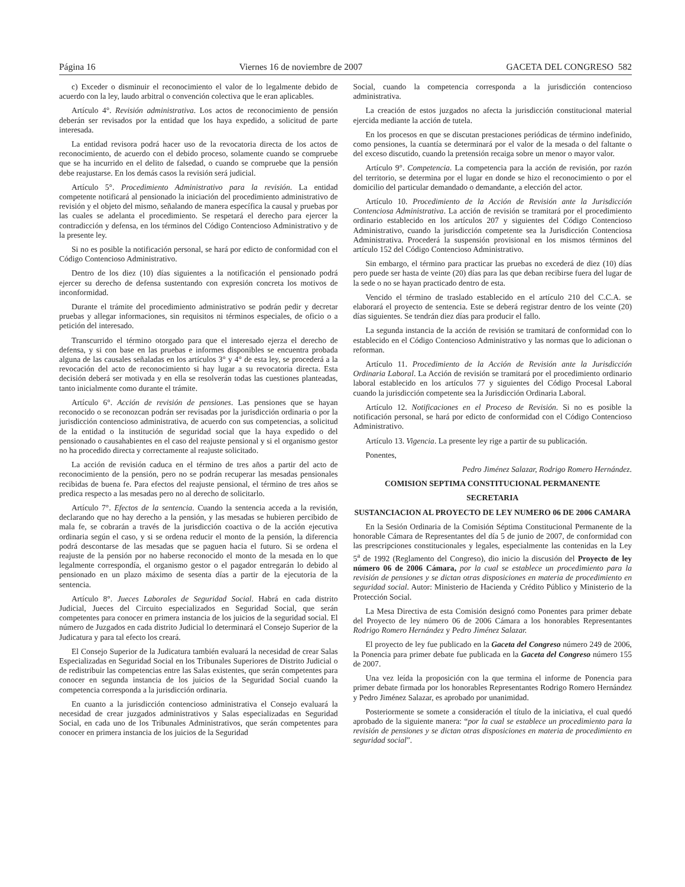Página 16 Viernes 16 de noviembre de 2007 GACETA DEL CONGRESO 582
c) Exceder o disminuir el reconocimiento el valor de lo legalmente debido de acuerdo con la ley, laudo arbitral o convención colectiva que le eran aplicables.
Artículo 4°. Revisión administrativa. Los actos de reconocimiento de pensión deberán ser revisados por la entidad que los haya expedido, a solicitud de parte interesada.
La entidad revisora podrá hacer uso de la revocatoria directa de los actos de reconocimiento, de acuerdo con el debido proceso, solamente cuando se compruebe que se ha incurrido en el delito de falsedad, o cuando se compruebe que la pensión debe reajustarse. En los demás casos la revisión será judicial.
Artículo 5°. Procedimiento Administrativo para la revisión. La entidad competente notificará al pensionado la iniciación del procedimiento administrativo de revisión y el objeto del mismo, señalando de manera específica la causal y pruebas por las cuales se adelanta el procedimiento. Se respetará el derecho para ejercer la contradicción y defensa, en los términos del Código Contencioso Administrativo y de la presente ley.
Si no es posible la notificación personal, se hará por edicto de conformidad con el Código Contencioso Administrativo.
Dentro de los diez (10) días siguientes a la notificación el pensionado podrá ejercer su derecho de defensa sustentando con expresión concreta los motivos de inconformidad.
Durante el trámite del procedimiento administrativo se podrán pedir y decretar pruebas y allegar informaciones, sin requisitos ni términos especiales, de oficio o a petición del interesado.
Transcurrido el término otorgado para que el interesado ejerza el derecho de defensa, y si con base en las pruebas e informes disponibles se encuentra probada alguna de las causales señaladas en los artículos 3° y 4° de esta ley, se procederá a la revocación del acto de reconocimiento si hay lugar a su revocatoria directa. Esta decisión deberá ser motivada y en ella se resolverán todas las cuestiones planteadas, tanto inicialmente como durante el trámite.
Artículo 6°. Acción de revisión de pensiones. Las pensiones que se hayan reconocido o se reconozcan podrán ser revisadas por la jurisdicción ordinaria o por la jurisdicción contencioso administrativa, de acuerdo con sus competencias, a solicitud de la entidad o la institución de seguridad social que la haya expedido o del pensionado o causahabientes en el caso del reajuste pensional y si el organismo gestor no ha procedido directa y correctamente al reajuste solicitado.
La acción de revisión caduca en el término de tres años a partir del acto de reconocimiento de la pensión, pero no se podrán recuperar las mesadas pensionales recibidas de buena fe. Para efectos del reajuste pensional, el término de tres años se predica respecto a las mesadas pero no al derecho de solicitarlo.
Artículo 7°. Efectos de la sentencia. Cuando la sentencia acceda a la revisión, declarando que no hay derecho a la pensión, y las mesadas se hubieren percibido de mala fe, se cobrarán a través de la jurisdicción coactiva o de la acción ejecutiva ordinaria según el caso, y si se ordena reducir el monto de la pensión, la diferencia podrá descontarse de las mesadas que se paguen hacia el futuro. Si se ordena el reajuste de la pensión por no haberse reconocido el monto de la mesada en lo que legalmente correspondía, el organismo gestor o el pagador entregarán lo debido al pensionado en un plazo máximo de sesenta días a partir de la ejecutoria de la sentencia.
Artículo 8°. Jueces Laborales de Seguridad Social. Habrá en cada distrito Judicial, Jueces del Circuito especializados en Seguridad Social, que serán competentes para conocer en primera instancia de los juicios de la seguridad social. El número de Juzgados en cada distrito Judicial lo determinará el Consejo Superior de la Judicatura y para tal efecto los creará.
El Consejo Superior de la Judicatura también evaluará la necesidad de crear Salas Especializadas en Seguridad Social en los Tribunales Superiores de Distrito Judicial o de redistribuir las competencias entre las Salas existentes, que serán competentes para conocer en segunda instancia de los juicios de la Seguridad Social cuando la competencia corresponda a la jurisdicción ordinaria.
En cuanto a la jurisdicción contencioso administrativa el Consejo evaluará la necesidad de crear juzgados administrativos y Salas especializadas en Seguridad Social, en cada uno de los Tribunales Administrativos, que serán competentes para conocer en primera instancia de los juicios de la Seguridad
Social, cuando la competencia corresponda a la jurisdicción contencioso administrativa.
La creación de estos juzgados no afecta la jurisdicción constitucional material ejercida mediante la acción de tutela.
En los procesos en que se discutan prestaciones periódicas de término indefinido, como pensiones, la cuantía se determinará por el valor de la mesada o del faltante o del exceso discutido, cuando la pretensión recaiga sobre un menor o mayor valor.
Artículo 9°. Competencia. La competencia para la acción de revisión, por razón del territorio, se determina por el lugar en donde se hizo el reconocimiento o por el domicilio del particular demandado o demandante, a elección del actor.
Artículo 10. Procedimiento de la Acción de Revisión ante la Jurisdicción Contenciosa Administrativa. La acción de revisión se tramitará por el procedimiento ordinario establecido en los artículos 207 y siguientes del Código Contencioso Administrativo, cuando la jurisdicción competente sea la Jurisdicción Contenciosa Administrativa. Procederá la suspensión provisional en los mismos términos del artículo 152 del Código Contencioso Administrativo.
Sin embargo, el término para practicar las pruebas no excederá de diez (10) días pero puede ser hasta de veinte (20) días para las que deban recibirse fuera del lugar de la sede o no se hayan practicado dentro de esta.
Vencido el término de traslado establecido en el artículo 210 del C.C.A. se elaborará el proyecto de sentencia. Este se deberá registrar dentro de los veinte (20) días siguientes. Se tendrán diez días para producir el fallo.
La segunda instancia de la acción de revisión se tramitará de conformidad con lo establecido en el Código Contencioso Administrativo y las normas que lo adicionan o reforman.
Artículo 11. Procedimiento de la Acción de Revisión ante la Jurisdicción Ordinaria Laboral. La Acción de revisión se tramitará por el procedimiento ordinario laboral establecido en los artículos 77 y siguientes del Código Procesal Laboral cuando la jurisdicción competente sea la Jurisdicción Ordinaria Laboral.
Artículo 12. Notificaciones en el Proceso de Revisión. Si no es posible la notificación personal, se hará por edicto de conformidad con el Código Contencioso Administrativo.
Artículo 13. Vigencia. La presente ley rige a partir de su publicación.
Ponentes,
Pedro Jiménez Salazar, Rodrigo Romero Hernández.
COMISION SEPTIMA CONSTITUCIONAL PERMANENTE
SECRETARIA
SUSTANCIACION AL PROYECTO DE LEY NUMERO 06 DE 2006 CAMARA
En la Sesión Ordinaria de la Comisión Séptima Constitucional Permanente de la honorable Cámara de Representantes del día 5 de junio de 2007, de conformidad con las prescripciones constitucionales y legales, especialmente las contenidas en la Ley 5<sup>a</sup> de 1992 (Reglamento del Congreso), dio inicio la discusión del Proyecto de ley número 06 de 2006 Cámara, por la cual se establece un procedimiento para la revisión de pensiones y se dictan otras disposiciones en materia de procedimiento en seguridad social. Autor: Ministerio de Hacienda y Crédito Público y Ministerio de la Protección Social.
La Mesa Directiva de esta Comisión designó como Ponentes para primer debate del Proyecto de ley número 06 de 2006 Cámara a los honorables Representantes Rodrigo Romero Hernández y Pedro Jiménez Salazar.
El proyecto de ley fue publicado en la Gaceta del Congreso número 249 de 2006, la Ponencia para primer debate fue publicada en la Gaceta del Congreso número 155 de 2007.
Una vez leída la proposición con la que termina el informe de Ponencia para primer debate firmada por los honorables Representantes Rodrigo Romero Hernández y Pedro Jiménez Salazar, es aprobado por unanimidad.
Posteriormente se somete a consideración el título de la iniciativa, el cual quedó aprobado de la siguiente manera: “por la cual se establece un procedimiento para la revisión de pensiones y se dictan otras disposiciones en materia de procedimiento en seguridad social”.